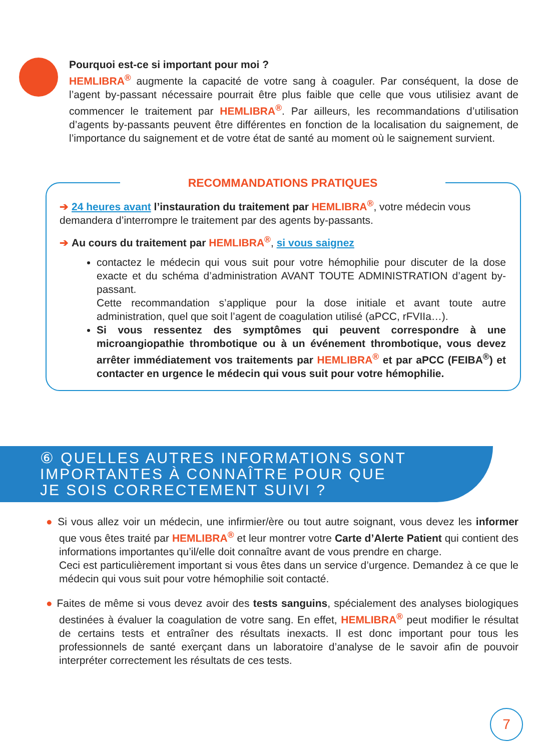Pourquoi est-ce si important pour moi ?
HEMLIBRA<sup>®</sup> augmente la capacité de votre sang à coaguler. Par conséquent, la dose de l’agent by-passant nécessaire pourrait être plus faible que celle que vous utilisiez avant de commencer le traitement par HEMLIBRA<sup>®</sup>. Par ailleurs, les recommandations d’utilisation d’agents by-passants peuvent être différentes en fonction de la localisation du saignement, de l’importance du saignement et de votre état de santé au moment où le saignement survient.
RECOMMANDATIONS PRATIQUES
➔ 24 heures avant l’instauration du traitement par HEMLIBRA<sup>®</sup>, votre médecin vous demandera d’interrompre le traitement par des agents by-passants.
➔ Au cours du traitement par HEMLIBRA<sup>®</sup>, si vous saignez
contactez le médecin qui vous suit pour votre hémophilie pour discuter de la dose exacte et du schéma d’administration AVANT TOUTE ADMINISTRATION d’agent by-passant.
Cette recommandation s’applique pour la dose initiale et avant toute autre administration, quel que soit l’agent de coagulation utilisé (aPCC, rFVIIa…).
Si vous ressentez des symptômes qui peuvent correspondre à une microangiopathie thrombotique ou à un événement thrombotique, vous devez arrêter immédiatement vos traitements par HEMLIBRA<sup>®</sup> et par aPCC (FEIBA<sup>®</sup>) et contacter en urgence le médecin qui vous suit pour votre hémophilie.
⑥ QUELLES AUTRES INFORMATIONS SONT
IMPORTANTES À CONNAÎTRE POUR QUE
JE SOIS CORRECTEMENT SUIVI ?
● Si vous allez voir un médecin, une infirmier/ère ou tout autre soignant, vous devez les informer que vous êtes traité par HEMLIBRA<sup>®</sup> et leur montrer votre Carte d’Alerte Patient qui contient des informations importantes qu’il/elle doit connaître avant de vous prendre en charge.
Ceci est particulièrement important si vous êtes dans un service d’urgence. Demandez à ce que le médecin qui vous suit pour votre hémophilie soit contacté.
● Faites de même si vous devez avoir des tests sanguins, spécialement des analyses biologiques destinées à évaluer la coagulation de votre sang. En effet, HEMLIBRA<sup>®</sup> peut modifier le résultat de certains tests et entraîner des résultats inexacts. Il est donc important pour tous les professionnels de santé exerçant dans un laboratoire d’analyse de le savoir afin de pouvoir interpréter correctement les résultats de ces tests.
7